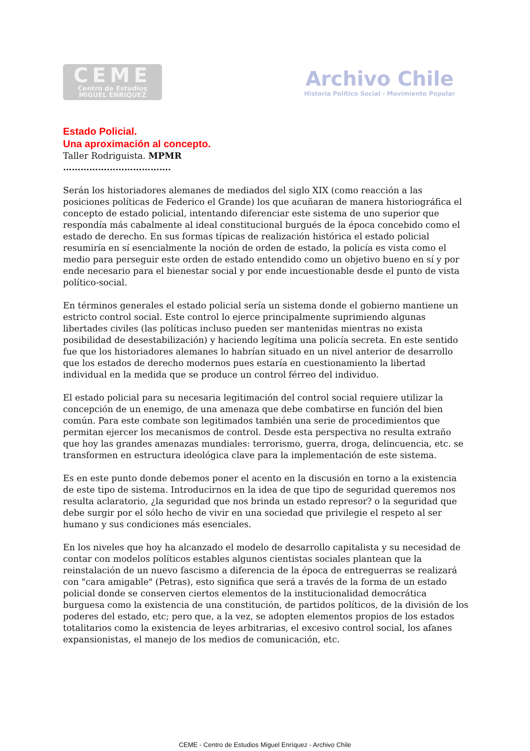CEME
Centro de Estudios
MIGUEL ENRIQUEZ
Archivo Chile
Historia Político Social - Movimiento Popular
Estado Policial.
Una aproximación al concepto.
Taller Rodriguista. MPMR
……………………………….
Serán los historiadores alemanes de mediados del siglo XIX (como reacción a las posiciones políticas de Federico el Grande) los que acuñaran de manera historiográfica el concepto de estado policial, intentando diferenciar este sistema de uno superior que respondía más cabalmente al ideal constitucional burgués de la época concebido como el estado de derecho. En sus formas típicas de realización histórica el estado policial resumiría en sí esencialmente la noción de orden de estado, la policía es vista como el medio para perseguir este orden de estado entendido como un objetivo bueno en sí y por ende necesario para el bienestar social y por ende incuestionable desde el punto de vista político-social.
En términos generales el estado policial sería un sistema donde el gobierno mantiene un estricto control social. Este control lo ejerce principalmente suprimiendo algunas libertades civiles (las políticas incluso pueden ser mantenidas mientras no exista posibilidad de desestabilización) y haciendo legítima una policía secreta. En este sentido fue que los historiadores alemanes lo habrían situado en un nivel anterior de desarrollo que los estados de derecho modernos pues estaría en cuestionamiento la libertad individual en la medida que se produce un control férreo del individuo.
El estado policial para su necesaria legitimación del control social requiere utilizar la concepción de un enemigo, de una amenaza que debe combatirse en función del bien común. Para este combate son legitimados también una serie de procedimientos que permitan ejercer los mecanismos de control. Desde esta perspectiva no resulta extraño que hoy las grandes amenazas mundiales: terrorismo, guerra, droga, delincuencia, etc. se transformen en estructura ideológica clave para la implementación de este sistema.
Es en este punto donde debemos poner el acento en la discusión en torno a la existencia de este tipo de sistema. Introducirnos en la idea de que tipo de seguridad queremos nos resulta aclaratorio, ¿la seguridad que nos brinda un estado represor? o la seguridad que debe surgir por el sólo hecho de vivir en una sociedad que privilegie el respeto al ser humano y sus condiciones más esenciales.
En los niveles que hoy ha alcanzado el modelo de desarrollo capitalista y su necesidad de contar con modelos políticos estables algunos cientistas sociales plantean que la reinstalación de un nuevo fascismo a diferencia de la época de entreguerras se realizará con "cara amigable" (Petras), esto significa que será a través de la forma de un estado policial donde se conserven ciertos elementos de la institucionalidad democrática burguesa como la existencia de una constitución, de partidos políticos, de la división de los poderes del estado, etc; pero que, a la vez, se adopten elementos propios de los estados totalitarios como la existencia de leyes arbitrarias, el excesivo control social, los afanes expansionistas, el manejo de los medios de comunicación, etc.
CEME - Centro de Estudios Miguel Enríquez - Archivo Chile